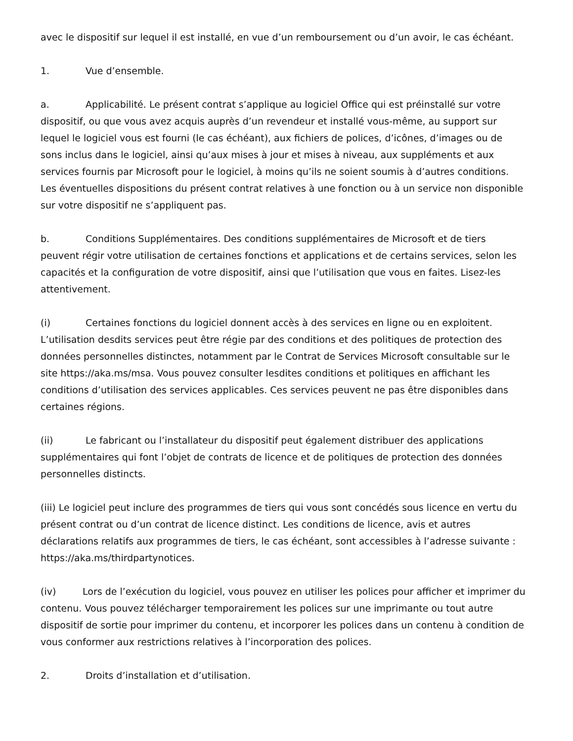avec le dispositif sur lequel il est installé, en vue d’un remboursement ou d’un avoir, le cas échéant.
1. Vue d’ensemble.
a. Applicabilité. Le présent contrat s’applique au logiciel Office qui est préinstallé sur votre dispositif, ou que vous avez acquis auprès d’un revendeur et installé vous-même, au support sur lequel le logiciel vous est fourni (le cas échéant), aux fichiers de polices, d’icônes, d’images ou de sons inclus dans le logiciel, ainsi qu’aux mises à jour et mises à niveau, aux suppléments et aux services fournis par Microsoft pour le logiciel, à moins qu’ils ne soient soumis à d’autres conditions. Les éventuelles dispositions du présent contrat relatives à une fonction ou à un service non disponible sur votre dispositif ne s’appliquent pas.
b. Conditions Supplémentaires. Des conditions supplémentaires de Microsoft et de tiers peuvent régir votre utilisation de certaines fonctions et applications et de certains services, selon les capacités et la configuration de votre dispositif, ainsi que l’utilisation que vous en faites. Lisez-les attentivement.
(i) Certaines fonctions du logiciel donnent accès à des services en ligne ou en exploitent. L’utilisation desdits services peut être régie par des conditions et des politiques de protection des données personnelles distinctes, notamment par le Contrat de Services Microsoft consultable sur le site https://aka.ms/msa. Vous pouvez consulter lesdites conditions et politiques en affichant les conditions d’utilisation des services applicables. Ces services peuvent ne pas être disponibles dans certaines régions.
(ii) Le fabricant ou l’installateur du dispositif peut également distribuer des applications supplémentaires qui font l’objet de contrats de licence et de politiques de protection des données personnelles distincts.
(iii) Le logiciel peut inclure des programmes de tiers qui vous sont concédés sous licence en vertu du présent contrat ou d’un contrat de licence distinct. Les conditions de licence, avis et autres déclarations relatifs aux programmes de tiers, le cas échéant, sont accessibles à l’adresse suivante : https://aka.ms/thirdpartynotices.
(iv) Lors de l’exécution du logiciel, vous pouvez en utiliser les polices pour afficher et imprimer du contenu. Vous pouvez télécharger temporairement les polices sur une imprimante ou tout autre dispositif de sortie pour imprimer du contenu, et incorporer les polices dans un contenu à condition de vous conformer aux restrictions relatives à l’incorporation des polices.
2. Droits d’installation et d’utilisation.